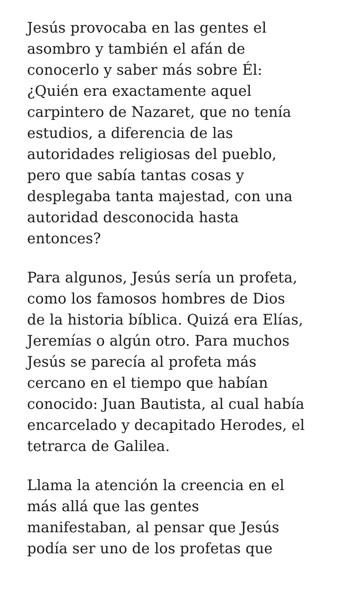Jesús provocaba en las gentes el
asombro y también el afán de
conocerlo y saber más sobre Él:
¿Quién era exactamente aquel
carpintero de Nazaret, que no tenía
estudios, a diferencia de las
autoridades religiosas del pueblo,
pero que sabía tantas cosas y
desplegaba tanta majestad, con una
autoridad desconocida hasta
entonces?
Para algunos, Jesús sería un profeta,
como los famosos hombres de Dios
de la historia bíblica. Quizá era Elías,
Jeremías o algún otro. Para muchos
Jesús se parecía al profeta más
cercano en el tiempo que habían
conocido: Juan Bautista, al cual había
encarcelado y decapitado Herodes, el
tetrarca de Galilea.
Llama la atención la creencia en el
más allá que las gentes
manifestaban, al pensar que Jesús
podía ser uno de los profetas que